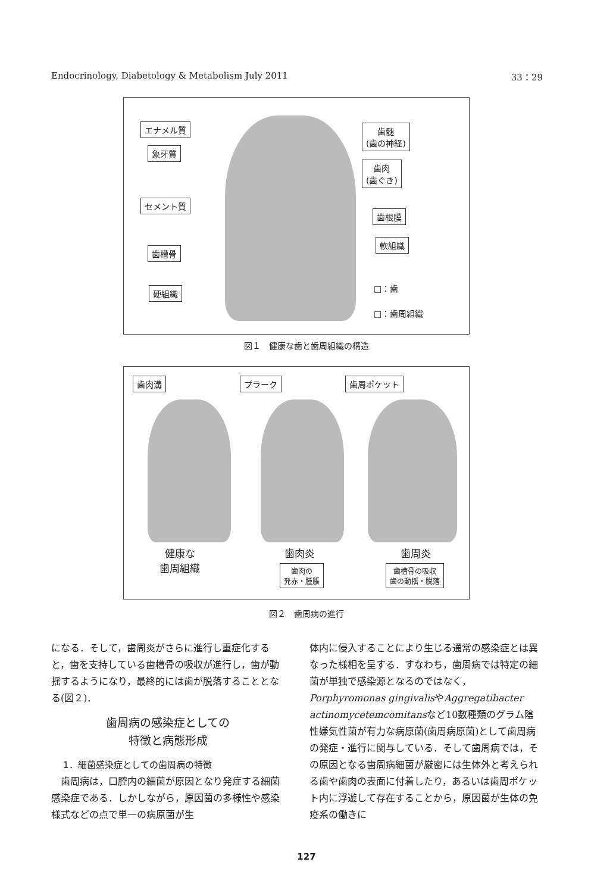Endocrinology, Diabetology & Metabolism July 2011 33：29
エナメル質
象牙質
セメント質
歯槽骨
硬組織
歯髄
(歯の神経)
歯肉
(歯ぐき)
歯根膜
軟組織
□：歯
□：歯周組織
図１　健康な歯と歯周組織の構造
歯肉溝 プラーク 歯周ポケット
健康な
歯周組織
歯肉炎
歯肉の
発赤・腫脹
歯周炎
歯槽骨の吸収
歯の動揺・脱落
図２　歯周病の進行
になる．そして，歯周炎がさらに進行し重症化すると，歯を支持している歯槽骨の吸収が進行し，歯が動揺するようになり，最終的には歯が脱落することとなる(図２)．
歯周病の感染症としての
特徴と病態形成
1．細菌感染症としての歯周病の特徴
　歯周病は，口腔内の細菌が原因となり発症する細菌感染症である．しかしながら，原因菌の多様性や感染様式などの点で単一の病原菌が生
体内に侵入することにより生じる通常の感染症とは異なった様相を呈する．すなわち，歯周病では特定の細菌が単独で感染源となるのではなく，Porphyromonas gingivalisやAggregatibacter actinomycetemcomitansなど10数種類のグラム陰性嫌気性菌が有力な病原菌(歯周病原菌)として歯周病の発症・進行に関与している．そして歯周病では，その原因となる歯周病細菌が厳密には生体外と考えられる歯や歯肉の表面に付着したり，あるいは歯周ポケット内に浮遊して存在することから，原因菌が生体の免疫系の働きに
127